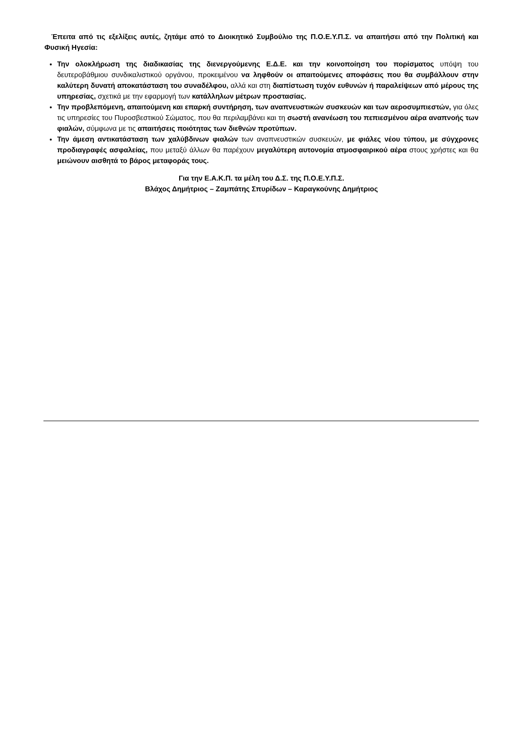Έπειτα από τις εξελίξεις αυτές, ζητάμε από το Διοικητικό Συμβούλιο της Π.Ο.Ε.Υ.Π.Σ. να απαιτήσει από την Πολιτική και Φυσική Ηγεσία:
Την ολοκλήρωση της διαδικασίας της διενεργούμενης Ε.Δ.Ε. και την κοινοποίηση του πορίσματος υπόψη του δευτεροβάθμιου συνδικαλιστικού οργάνου, προκειμένου να ληφθούν οι απαιτούμενες αποφάσεις που θα συμβάλλουν στην καλύτερη δυνατή αποκατάσταση του συναδέλφου, αλλά και στη διαπίστωση τυχόν ευθυνών ή παραλείψεων από μέρους της υπηρεσίας, σχετικά με την εφαρμογή των κατάλληλων μέτρων προστασίας.
Την προβλεπόμενη, απαιτούμενη και επαρκή συντήρηση, των αναπνευστικών συσκευών και των αεροσυμπιεστών, για όλες τις υπηρεσίες του Πυροσβεστικού Σώματος, που θα περιλαμβάνει και τη σωστή ανανέωση του πεπιεσμένου αέρα αναπνοής των φιαλών, σύμφωνα με τις απαιτήσεις ποιότητας των διεθνών προτύπων.
Την άμεση αντικατάσταση των χαλύβδινων φιαλών των αναπνευστικών συσκευών, με φιάλες νέου τύπου, με σύγχρονες προδιαγραφές ασφαλείας, που μεταξύ άλλων θα παρέχουν μεγαλύτερη αυτονομία ατμοσφαιρικού αέρα στους χρήστες και θα μειώνουν αισθητά το βάρος μεταφοράς τους.
Για την Ε.Α.Κ.Π. τα μέλη του Δ.Σ. της Π.Ο.Ε.Υ.Π.Σ.
Βλάχος Δημήτριος – Ζαμπάτης Σπυρίδων – Καραγκούνης Δημήτριος